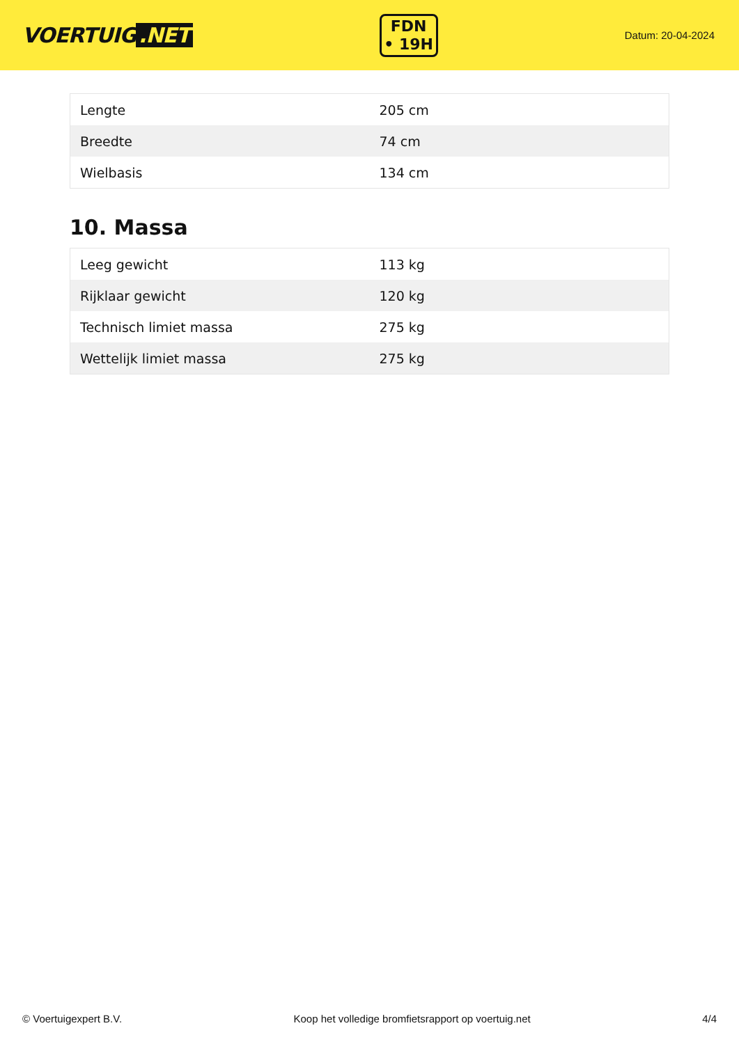VOERTUIG.NET
FDN
• 19H
Datum: 20-04-2024
| Lengte | 205 cm |
| Breedte | 74 cm |
| Wielbasis | 134 cm |
10. Massa
| Leeg gewicht | 113 kg |
| Rijklaar gewicht | 120 kg |
| Technisch limiet massa | 275 kg |
| Wettelijk limiet massa | 275 kg |
© Voertuigexpert B.V. Koop het volledige bromfietsrapport op voertuig.net 4/4